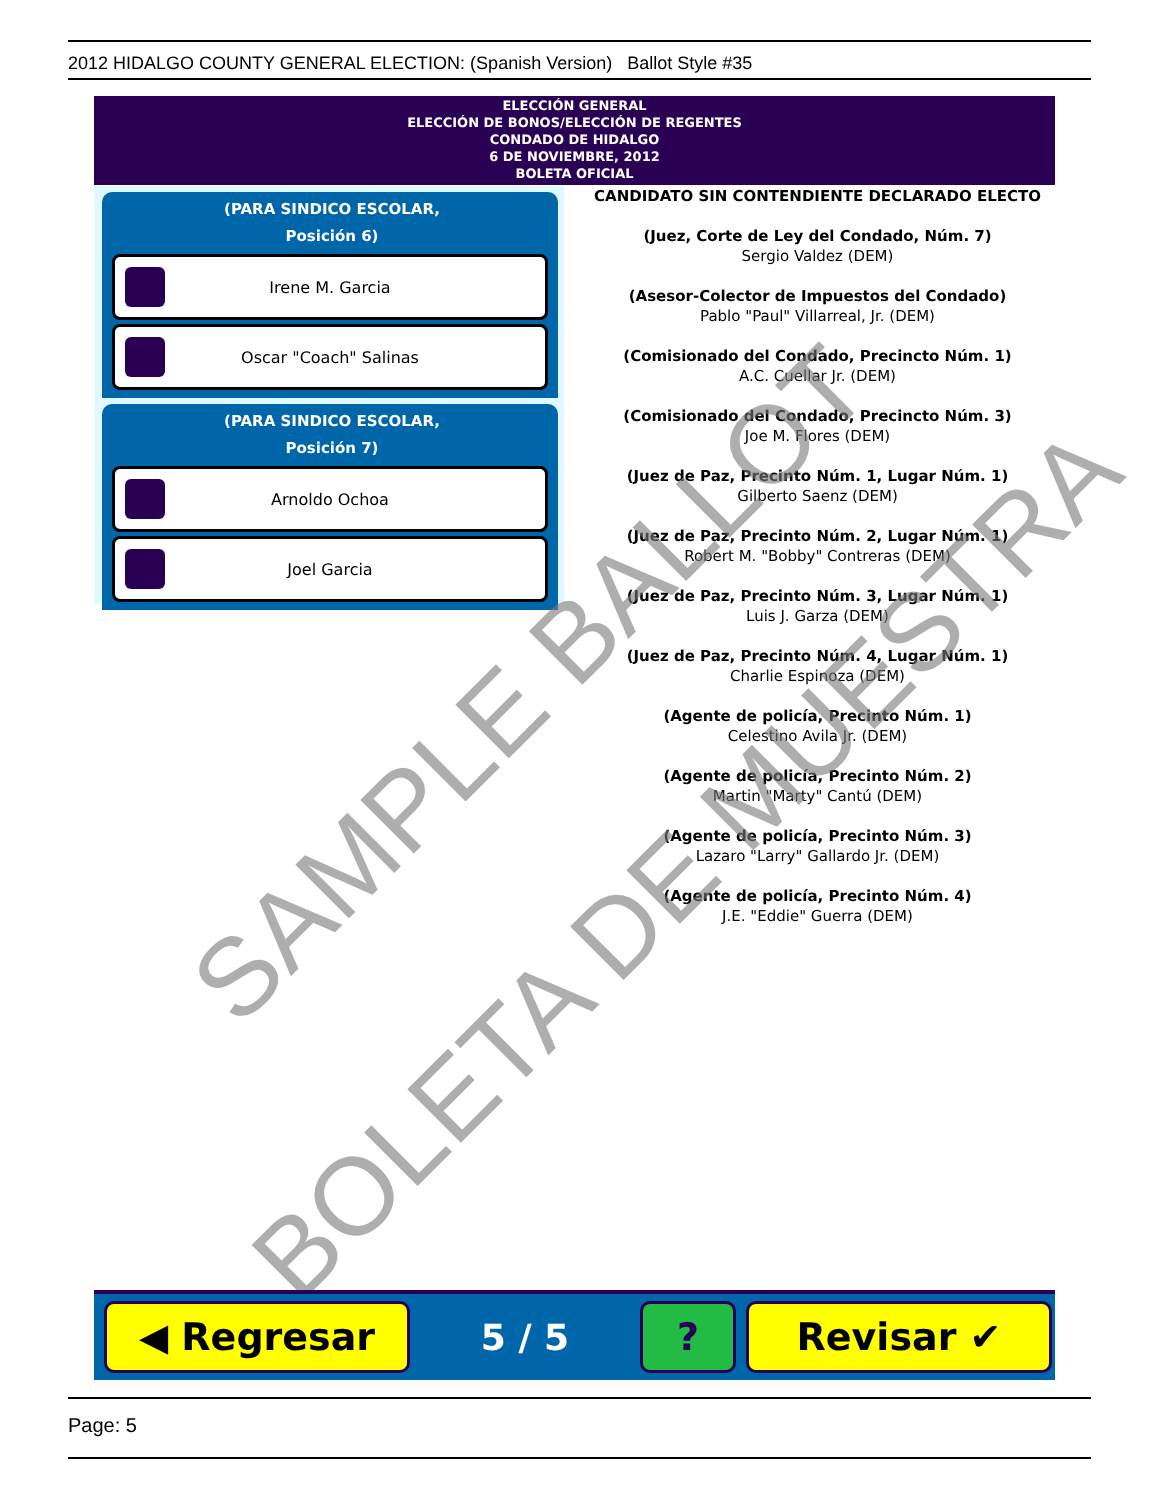2012 HIDALGO COUNTY GENERAL ELECTION: (Spanish Version) Ballot Style #35
ELECCIÓN GENERAL
ELECCIÓN DE BONOS/ELECCIÓN DE REGENTES
CONDADO DE HIDALGO
6 DE NOVIEMBRE, 2012
BOLETA OFICIAL
(PARA SINDICO ESCOLAR,
Posición 6)
Irene M. Garcia
Oscar "Coach" Salinas
(PARA SINDICO ESCOLAR,
Posición 7)
Arnoldo Ochoa
Joel Garcia
CANDIDATO SIN CONTENDIENTE DECLARADO ELECTO
(Juez, Corte de Ley del Condado, Núm. 7)
Sergio Valdez (DEM)
(Asesor-Colector de Impuestos del Condado)
Pablo "Paul" Villarreal, Jr. (DEM)
(Comisionado del Condado, Precincto Núm. 1)
A.C. Cuellar Jr. (DEM)
(Comisionado del Condado, Precincto Núm. 3)
Joe M. Flores (DEM)
(Juez de Paz, Precinto Núm. 1, Lugar Núm. 1)
Gilberto Saenz (DEM)
(Juez de Paz, Precinto Núm. 2, Lugar Núm. 1)
Robert M. "Bobby" Contreras (DEM)
(Juez de Paz, Precinto Núm. 3, Lugar Núm. 1)
Luis J. Garza (DEM)
(Juez de Paz, Precinto Núm. 4, Lugar Núm. 1)
Charlie Espinoza (DEM)
(Agente de policía, Precinto Núm. 1)
Celestino Avila Jr. (DEM)
(Agente de policía, Precinto Núm. 2)
Martin "Marty" Cantú (DEM)
(Agente de policía, Precinto Núm. 3)
Lazaro "Larry" Gallardo Jr. (DEM)
(Agente de policía, Precinto Núm. 4)
J.E. "Eddie" Guerra (DEM)
SAMPLE BALLOT
BOLETA DE MUESTRA
◀ Regresar
5 / 5
? Revisar ✔
Page: 5